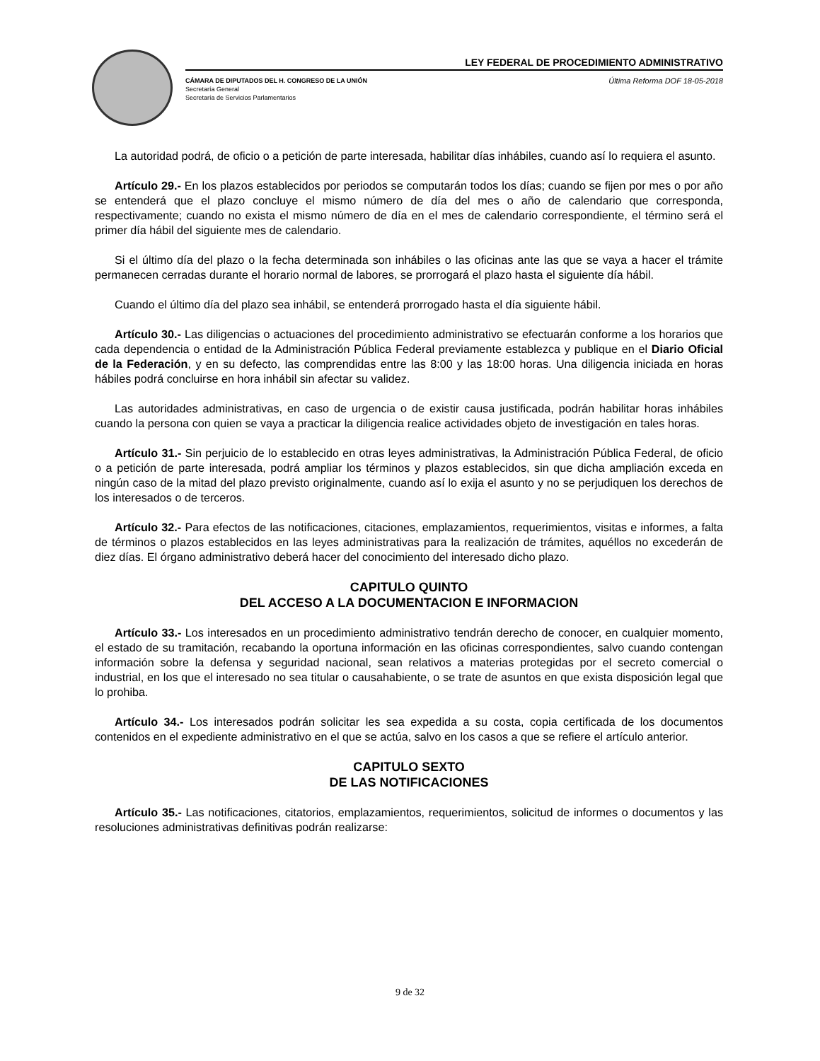LEY FEDERAL DE PROCEDIMIENTO ADMINISTRATIVO
CÁMARA DE DIPUTADOS DEL H. CONGRESO DE LA UNIÓN
Secretaría General
Secretaría de Servicios Parlamentarios
Última Reforma DOF 18-05-2018
La autoridad podrá, de oficio o a petición de parte interesada, habilitar días inhábiles, cuando así lo requiera el asunto.
Artículo 29.- En los plazos establecidos por periodos se computarán todos los días; cuando se fijen por mes o por año se entenderá que el plazo concluye el mismo número de día del mes o año de calendario que corresponda, respectivamente; cuando no exista el mismo número de día en el mes de calendario correspondiente, el término será el primer día hábil del siguiente mes de calendario.
Si el último día del plazo o la fecha determinada son inhábiles o las oficinas ante las que se vaya a hacer el trámite permanecen cerradas durante el horario normal de labores, se prorrogará el plazo hasta el siguiente día hábil.
Cuando el último día del plazo sea inhábil, se entenderá prorrogado hasta el día siguiente hábil.
Artículo 30.- Las diligencias o actuaciones del procedimiento administrativo se efectuarán conforme a los horarios que cada dependencia o entidad de la Administración Pública Federal previamente establezca y publique en el Diario Oficial de la Federación, y en su defecto, las comprendidas entre las 8:00 y las 18:00 horas. Una diligencia iniciada en horas hábiles podrá concluirse en hora inhábil sin afectar su validez.
Las autoridades administrativas, en caso de urgencia o de existir causa justificada, podrán habilitar horas inhábiles cuando la persona con quien se vaya a practicar la diligencia realice actividades objeto de investigación en tales horas.
Artículo 31.- Sin perjuicio de lo establecido en otras leyes administrativas, la Administración Pública Federal, de oficio o a petición de parte interesada, podrá ampliar los términos y plazos establecidos, sin que dicha ampliación exceda en ningún caso de la mitad del plazo previsto originalmente, cuando así lo exija el asunto y no se perjudiquen los derechos de los interesados o de terceros.
Artículo 32.- Para efectos de las notificaciones, citaciones, emplazamientos, requerimientos, visitas e informes, a falta de términos o plazos establecidos en las leyes administrativas para la realización de trámites, aquéllos no excederán de diez días. El órgano administrativo deberá hacer del conocimiento del interesado dicho plazo.
CAPITULO QUINTO
DEL ACCESO A LA DOCUMENTACION E INFORMACION
Artículo 33.- Los interesados en un procedimiento administrativo tendrán derecho de conocer, en cualquier momento, el estado de su tramitación, recabando la oportuna información en las oficinas correspondientes, salvo cuando contengan información sobre la defensa y seguridad nacional, sean relativos a materias protegidas por el secreto comercial o industrial, en los que el interesado no sea titular o causahabiente, o se trate de asuntos en que exista disposición legal que lo prohiba.
Artículo 34.- Los interesados podrán solicitar les sea expedida a su costa, copia certificada de los documentos contenidos en el expediente administrativo en el que se actúa, salvo en los casos a que se refiere el artículo anterior.
CAPITULO SEXTO
DE LAS NOTIFICACIONES
Artículo 35.- Las notificaciones, citatorios, emplazamientos, requerimientos, solicitud de informes o documentos y las resoluciones administrativas definitivas podrán realizarse:
9 de 32